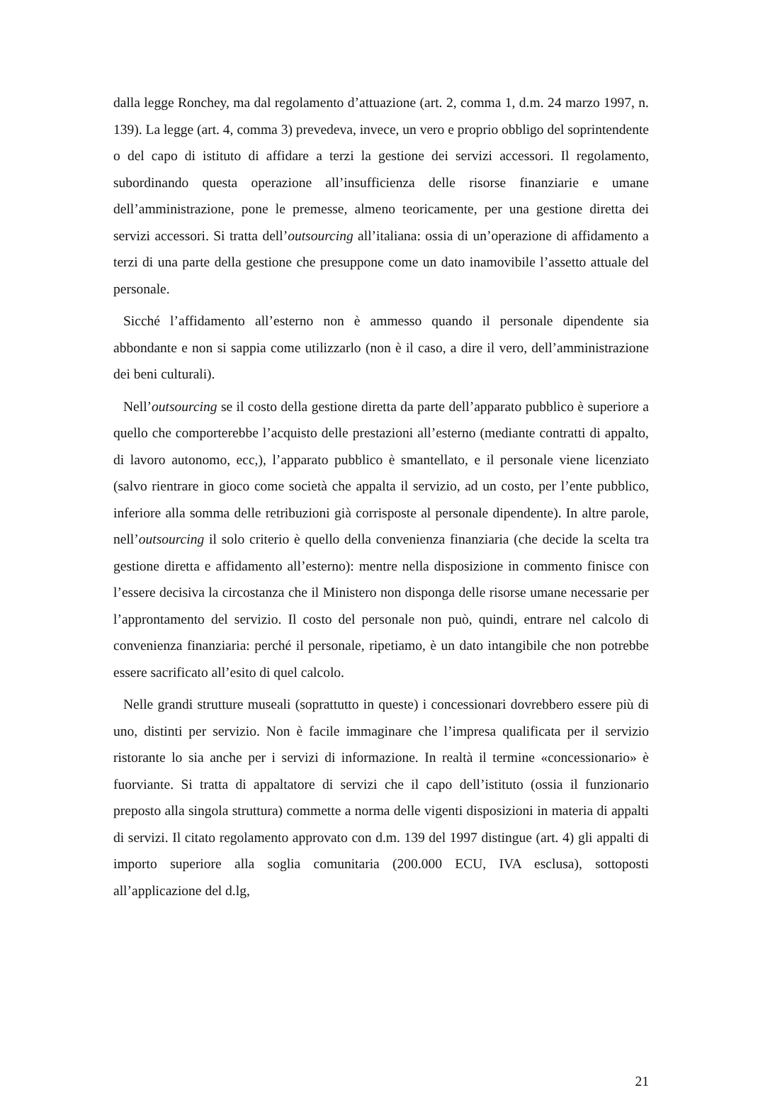dalla legge Ronchey, ma dal regolamento d’attuazione (art. 2, comma 1, d.m. 24 marzo 1997, n. 139). La legge (art. 4, comma 3) prevedeva, invece, un vero e proprio obbligo del soprintendente o del capo di istituto di affidare a terzi la gestione dei servizi accessori. Il regolamento, subordinando questa operazione all’insufficienza delle risorse finanziarie e umane dell’amministrazione, pone le premesse, almeno teoricamente, per una gestione diretta dei servizi accessori. Si tratta dell’outsourcing all’italiana: ossia di un’operazione di affidamento a terzi di una parte della gestione che presuppone come un dato inamovibile l’assetto attuale del personale.
Sicché l’affidamento all’esterno non è ammesso quando il personale dipendente sia abbondante e non si sappia come utilizzarlo (non è il caso, a dire il vero, dell’amministrazione dei beni culturali).
Nell’outsourcing se il costo della gestione diretta da parte dell’apparato pubblico è superiore a quello che comporterebbe l’acquisto delle prestazioni all’esterno (mediante contratti di appalto, di lavoro autonomo, ecc,), l’apparato pubblico è smantellato, e il personale viene licenziato (salvo rientrare in gioco come società che appalta il servizio, ad un costo, per l’ente pubblico, inferiore alla somma delle retribuzioni già corrisposte al personale dipendente). In altre parole, nell’outsourcing il solo criterio è quello della convenienza finanziaria (che decide la scelta tra gestione diretta e affidamento all’esterno): mentre nella disposizione in commento finisce con l’essere decisiva la circostanza che il Ministero non disponga delle risorse umane necessarie per l’approntamento del servizio. Il costo del personale non può, quindi, entrare nel calcolo di convenienza finanziaria: perché il personale, ripetiamo, è un dato intangibile che non potrebbe essere sacrificato all’esito di quel calcolo.
Nelle grandi strutture museali (soprattutto in queste) i concessionari dovrebbero essere più di uno, distinti per servizio. Non è facile immaginare che l’impresa qualificata per il servizio ristorante lo sia anche per i servizi di informazione. In realtà il termine «concessionario» è fuorviante. Si tratta di appaltatore di servizi che il capo dell’istituto (ossia il funzionario preposto alla singola struttura) commette a norma delle vigenti disposizioni in materia di appalti di servizi. Il citato regolamento approvato con d.m. 139 del 1997 distingue (art. 4) gli appalti di importo superiore alla soglia comunitaria (200.000 ECU, IVA esclusa), sottoposti all’applicazione del d.lg,
21